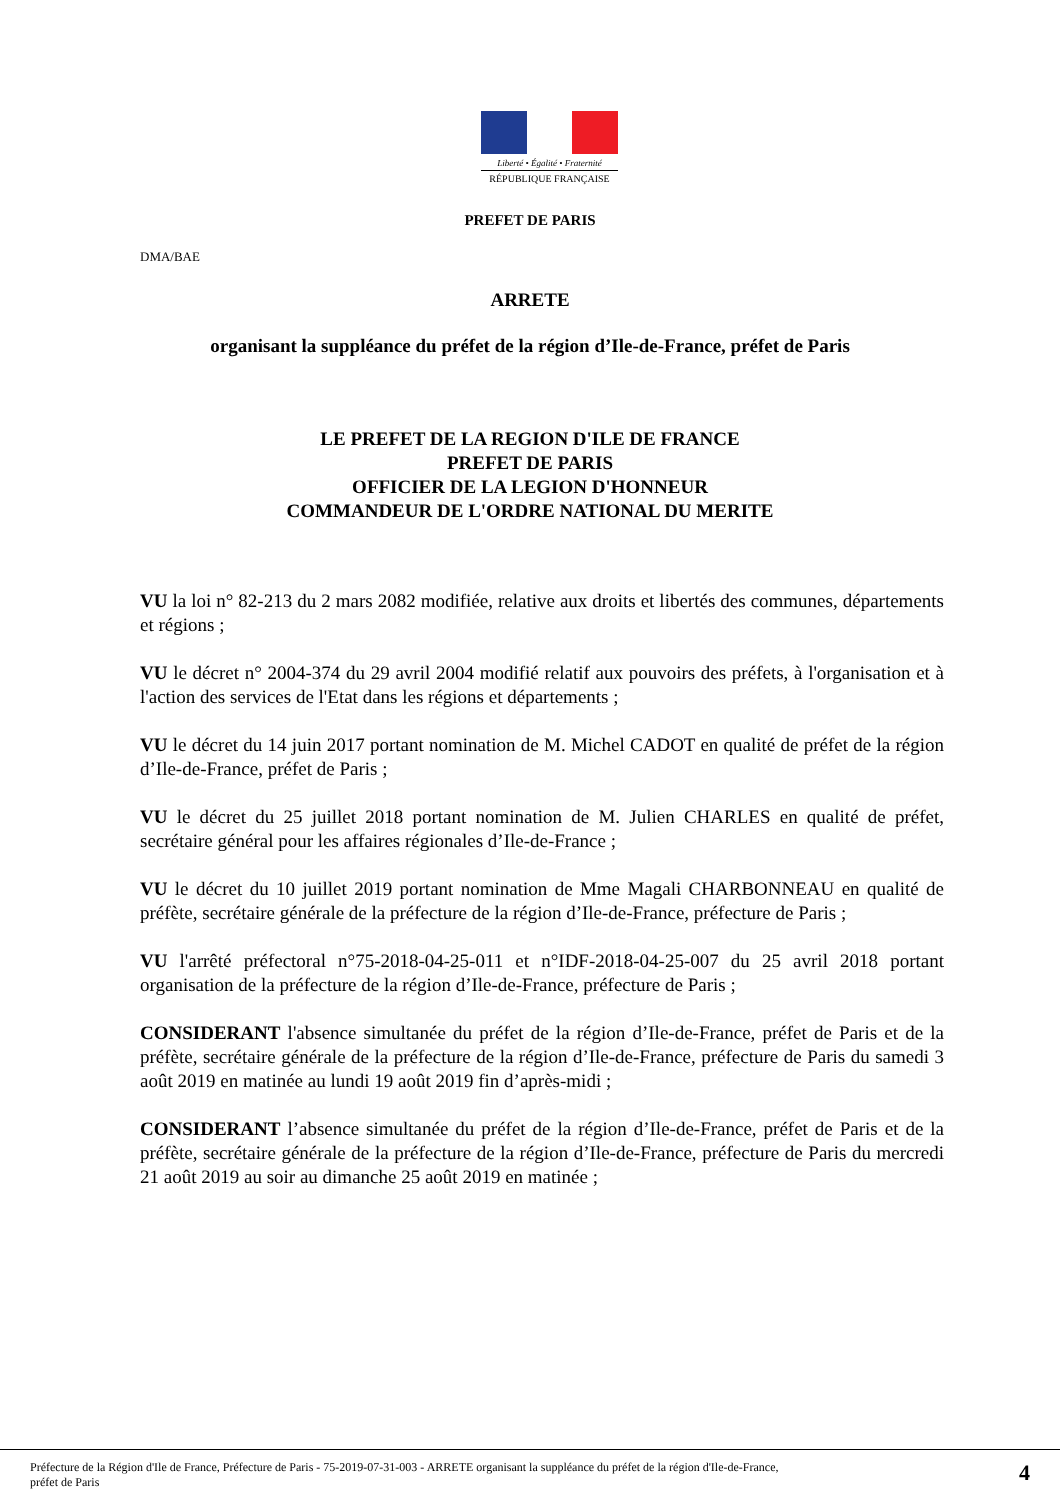Liberté • Égalité • Fraternité
RÉPUBLIQUE FRANÇAISE
PREFET DE PARIS
DMA/BAE
ARRETE
organisant la suppléance du préfet de la région d’Ile-de-France, préfet de Paris
LE PREFET DE LA REGION D'ILE DE FRANCE
PREFET DE PARIS
OFFICIER DE LA LEGION D'HONNEUR
COMMANDEUR DE L'ORDRE NATIONAL DU MERITE
VU la loi n° 82-213 du 2 mars 2082 modifiée, relative aux droits et libertés des communes, départements et régions ;
VU le décret n° 2004-374 du 29 avril 2004 modifié relatif aux pouvoirs des préfets, à l'organisation et à l'action des services de l'Etat dans les régions et départements ;
VU le décret du 14 juin 2017 portant nomination de M. Michel CADOT en qualité de préfet de la région d’Ile-de-France, préfet de Paris ;
VU le décret du 25 juillet 2018 portant nomination de M. Julien CHARLES en qualité de préfet, secrétaire général pour les affaires régionales d’Ile-de-France ;
VU le décret du 10 juillet 2019 portant nomination de Mme Magali CHARBONNEAU en qualité de préfète, secrétaire générale de la préfecture de la région d’Ile-de-France, préfecture de Paris ;
VU l'arrêté préfectoral n°75-2018-04-25-011 et n°IDF-2018-04-25-007 du 25 avril 2018 portant organisation de la préfecture de la région d’Ile-de-France, préfecture de Paris ;
CONSIDERANT l'absence simultanée du préfet de la région d’Ile-de-France, préfet de Paris et de la préfète, secrétaire générale de la préfecture de la région d’Ile-de-France, préfecture de Paris du samedi 3 août 2019 en matinée au lundi 19 août 2019 fin d’après-midi ;
CONSIDERANT l’absence simultanée du préfet de la région d’Ile-de-France, préfet de Paris et de la préfète, secrétaire générale de la préfecture de la région d’Ile-de-France, préfecture de Paris du mercredi 21 août 2019 au soir au dimanche 25 août 2019 en matinée ;
Préfecture de la Région d'Ile de France, Préfecture de Paris - 75-2019-07-31-003 - ARRETE organisant la suppléance du préfet de la région d'Ile-de-France,
préfet de Paris 4